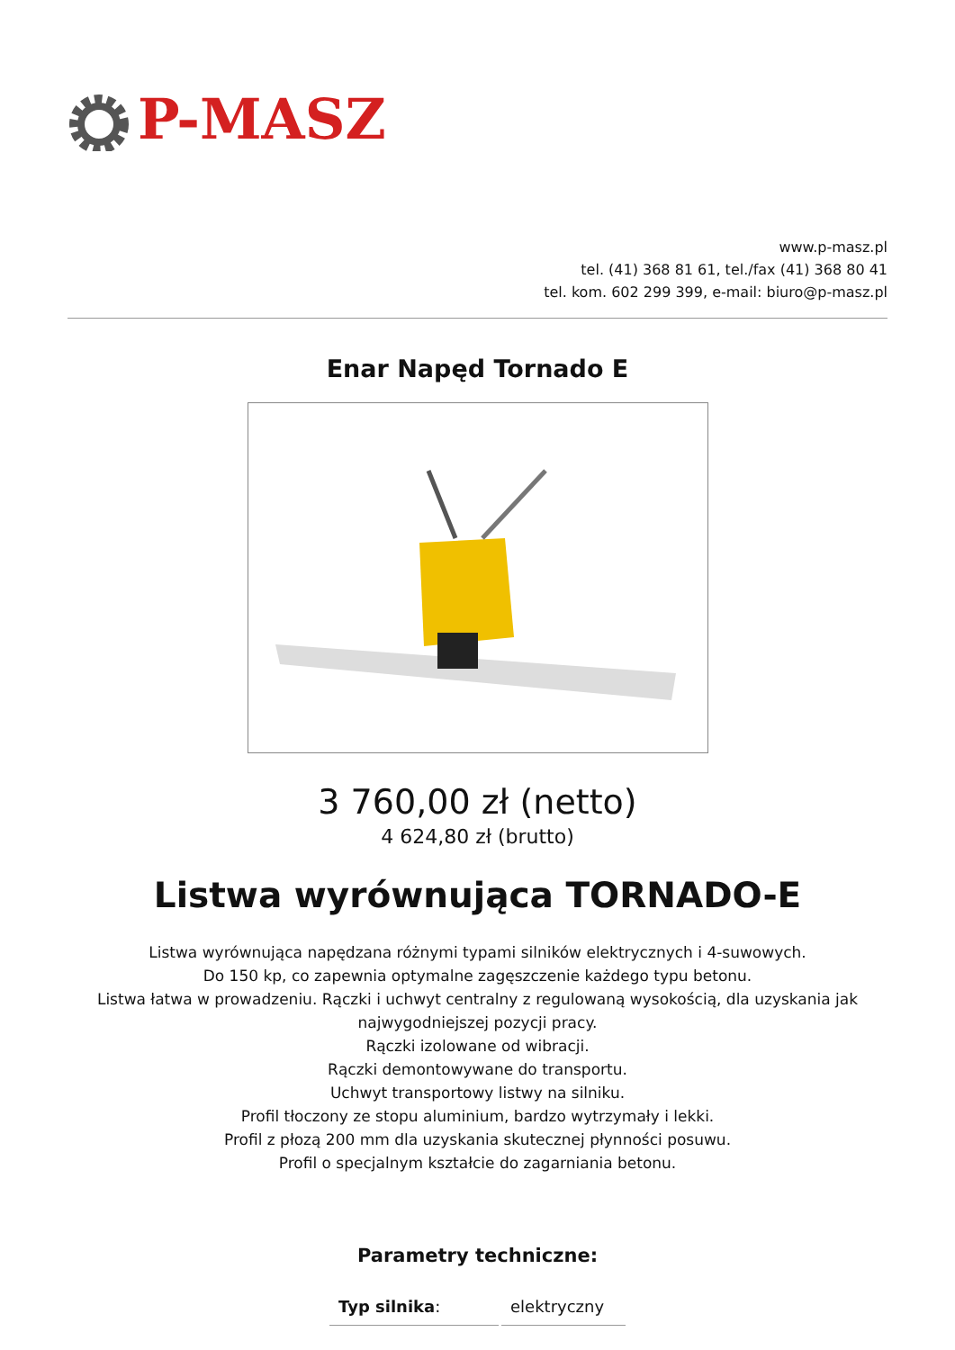P-MASZ
www.p-masz.pl
tel. (41) 368 81 61, tel./fax (41) 368 80 41
tel. kom. 602 299 399, e-mail: biuro@p-masz.pl
Enar Napęd Tornado E
3 760,00 zł (netto)
4 624,80 zł (brutto)
Listwa wyrównująca TORNADO-E
Listwa wyrównująca napędzana różnymi typami silników elektrycznych i 4-suwowych.
Do 150 kp, co zapewnia optymalne zagęszczenie każdego typu betonu.
Listwa łatwa w prowadzeniu. Rączki i uchwyt centralny z regulowaną wysokością, dla uzyskania jak najwygodniejszej pozycji pracy.
Rączki izolowane od wibracji.
Rączki demontowywane do transportu.
Uchwyt transportowy listwy na silniku.
Profil tłoczony ze stopu aluminium, bardzo wytrzymały i lekki.
Profil z płozą 200 mm dla uzyskania skutecznej płynności posuwu.
Profil o specjalnym kształcie do zagarniania betonu.
Parametry techniczne:
| Typ silnika : | elektryczny |